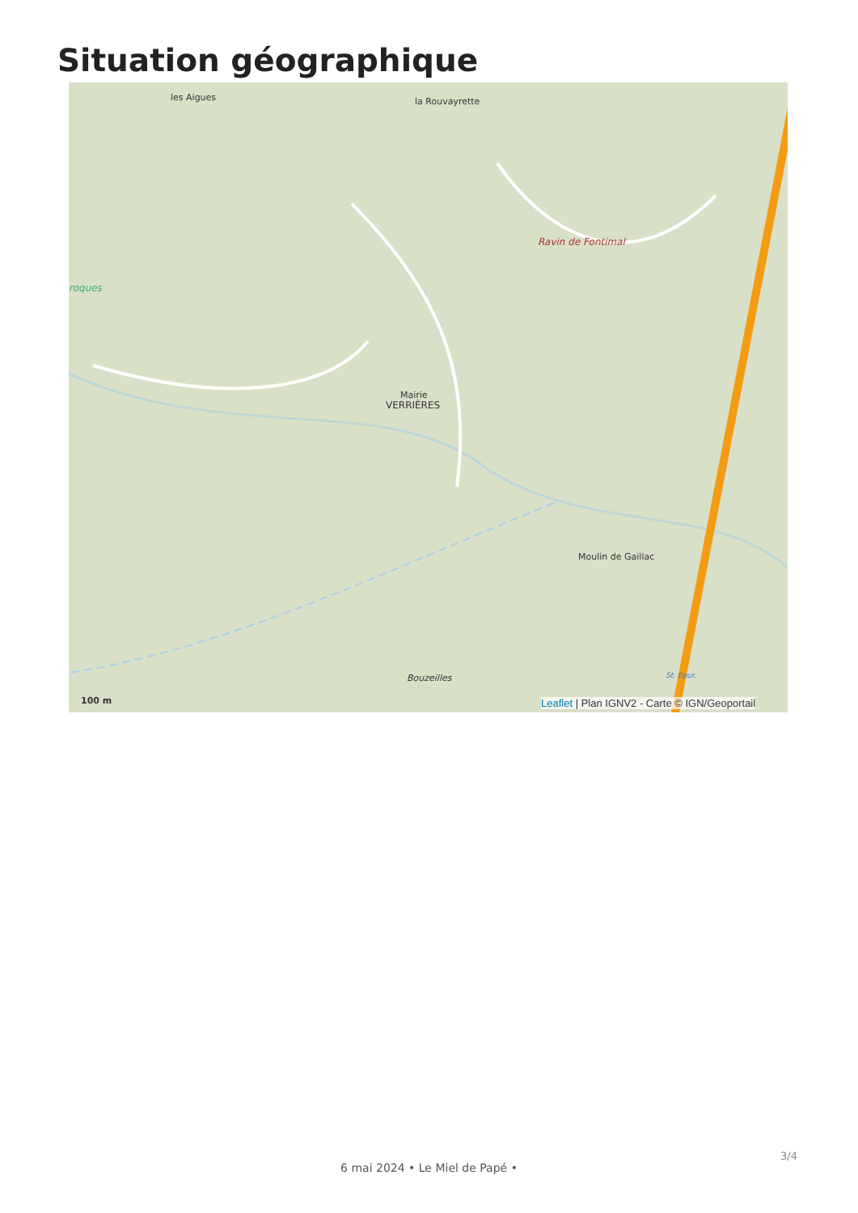Situation géographique
les Aigues la Rouvayrette
Ravin de Fontimal
roques
Mairie
VERRIÈRES
Moulin de Gaillac
Bouzeilles St. Epur.
100 m
Leaflet | Plan IGNV2 - Carte © IGN/Geoportail
3/4
6 mai 2024 • Le Miel de Papé •